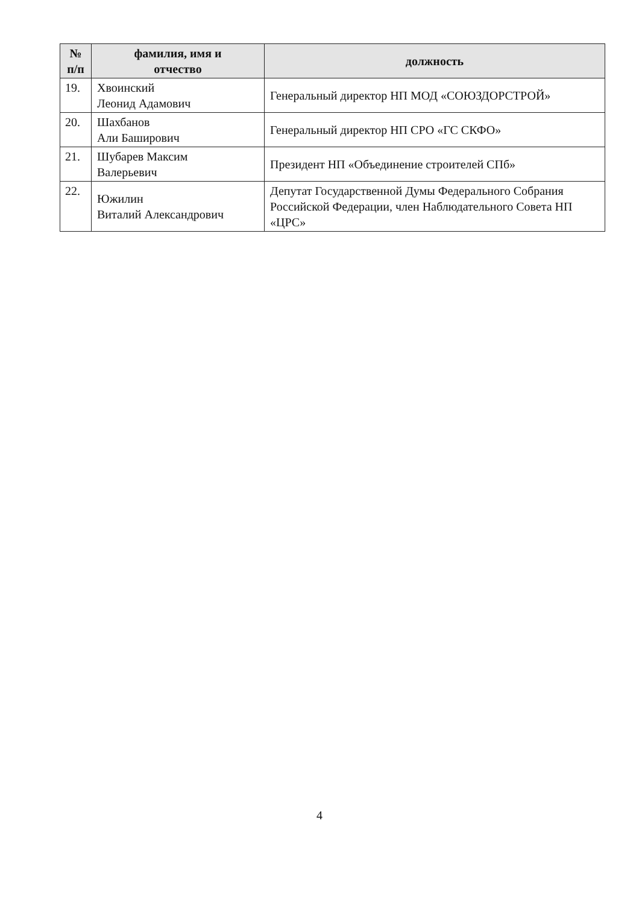| № п/п | фамилия, имя и отчество | должность |
| --- | --- | --- |
| 19. | Хвоинский Леонид Адамович | Генеральный директор НП МОД «СОЮЗДОРСТРОЙ» |
| 20. | Шахбанов Али Баширович | Генеральный директор НП СРО «ГС СКФО» |
| 21. | Шубарев Максим Валерьевич | Президент НП «Объединение строителей СПб» |
| 22. | Южилин Виталий Александрович | Депутат Государственной Думы Федерального Собрания Российской Федерации, член Наблюдательного Совета НП «ЦРС» |
4